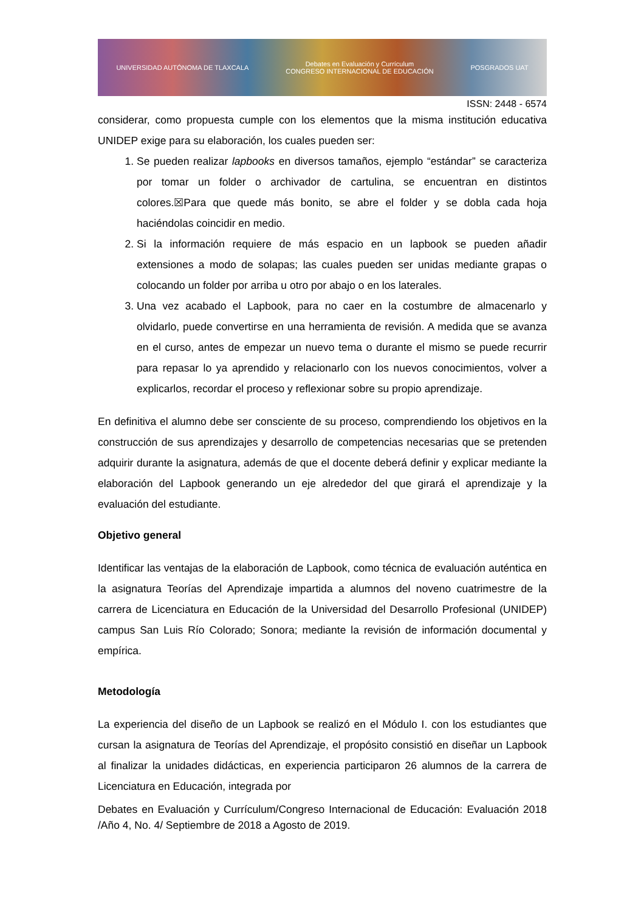UNIVERSIDAD AUTÓNOMA DE TLAXCALA Debates en Evaluación y Currículum
CONGRESO INTERNACIONAL DE EDUCACIÓN POSGRADOS UAT
ISSN: 2448 - 6574
considerar, como propuesta cumple con los elementos que la misma institución educativa UNIDEP exige para su elaboración, los cuales pueden ser:
1. Se pueden realizar lapbooks en diversos tamaños, ejemplo “estándar” se caracteriza por tomar un folder o archivador de cartulina, se encuentran en distintos colores.☒Para que quede más bonito, se abre el folder y se dobla cada hoja haciéndolas coincidir en medio.
2. Si la información requiere de más espacio en un lapbook se pueden añadir extensiones a modo de solapas; las cuales pueden ser unidas mediante grapas o colocando un folder por arriba u otro por abajo o en los laterales.
3. Una vez acabado el Lapbook, para no caer en la costumbre de almacenarlo y olvidarlo, puede convertirse en una herramienta de revisión. A medida que se avanza en el curso, antes de empezar un nuevo tema o durante el mismo se puede recurrir para repasar lo ya aprendido y relacionarlo con los nuevos conocimientos, volver a explicarlos, recordar el proceso y reflexionar sobre su propio aprendizaje.
En definitiva el alumno debe ser consciente de su proceso, comprendiendo los objetivos en la construcción de sus aprendizajes y desarrollo de competencias necesarias que se pretenden adquirir durante la asignatura, además de que el docente deberá definir y explicar mediante la elaboración del Lapbook generando un eje alrededor del que girará el aprendizaje y la evaluación del estudiante.
Objetivo general
Identificar las ventajas de la elaboración de Lapbook, como técnica de evaluación auténtica en la asignatura Teorías del Aprendizaje impartida a alumnos del noveno cuatrimestre de la carrera de Licenciatura en Educación de la Universidad del Desarrollo Profesional (UNIDEP) campus San Luis Río Colorado; Sonora; mediante la revisión de información documental y empírica.
Metodología
La experiencia del diseño de un Lapbook se realizó en el Módulo I. con los estudiantes que cursan la asignatura de Teorías del Aprendizaje, el propósito consistió en diseñar un Lapbook al finalizar la unidades didácticas, en experiencia participaron 26 alumnos de la carrera de Licenciatura en Educación, integrada por
Debates en Evaluación y Currículum/Congreso Internacional de Educación: Evaluación 2018 /Año 4, No. 4/ Septiembre de 2018 a Agosto de 2019.